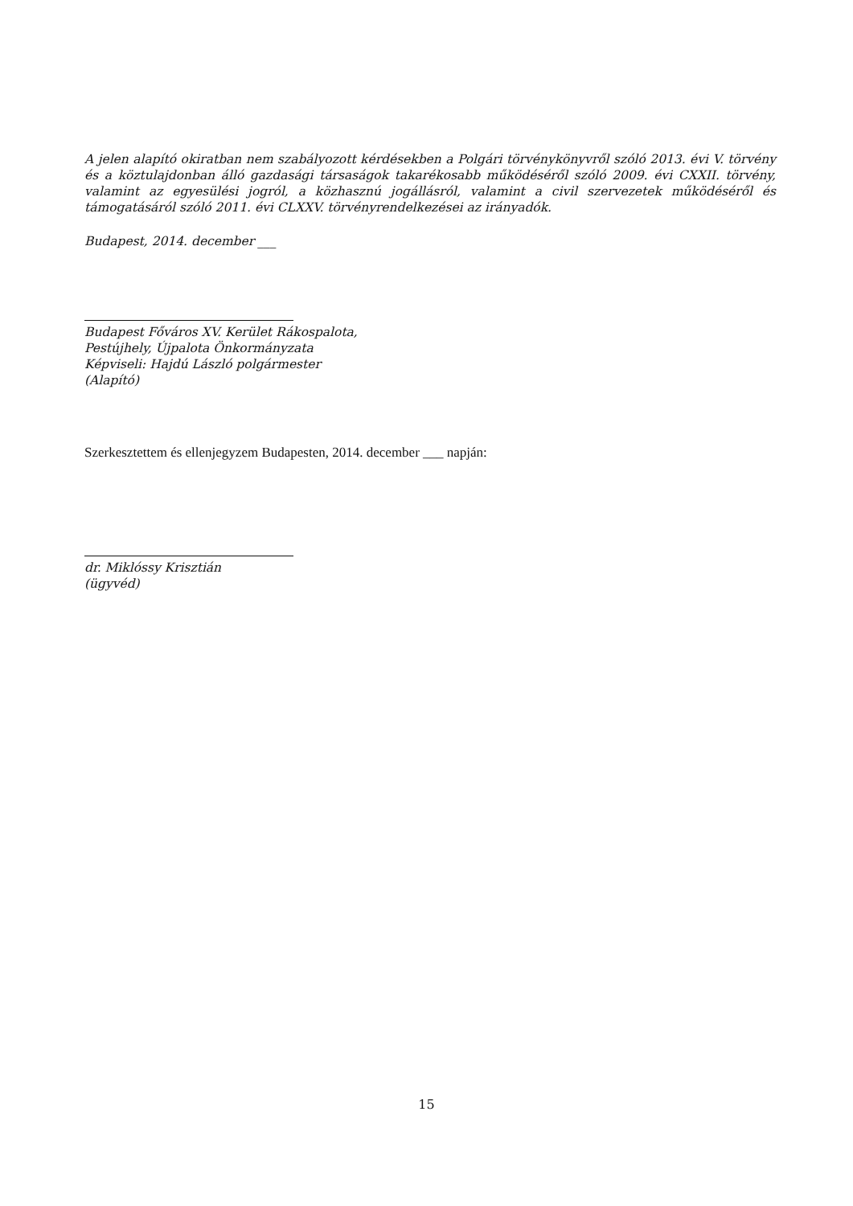A jelen alapító okiratban nem szabályozott kérdésekben a Polgári törvénykönyvről szóló 2013. évi V. törvény és a köztulajdonban álló gazdasági társaságok takarékosabb működéséről szóló 2009. évi CXXII. törvény, valamint az egyesülési jogról, a közhasznú jogállásról, valamint a civil szervezetek működéséről és támogatásáról szóló 2011. évi CLXXV. törvényrendelkezései az irányadók.
Budapest, 2014. december ___
Budapest Főváros XV. Kerület Rákospalota,
Pestújhely, Újpalota Önkormányzata
Képviseli: Hajdú László polgármester
(Alapító)
Szerkesztettem és ellenjegyzem Budapesten, 2014. december ___ napján:
dr. Miklóssy Krisztián
(ügyvéd)
15